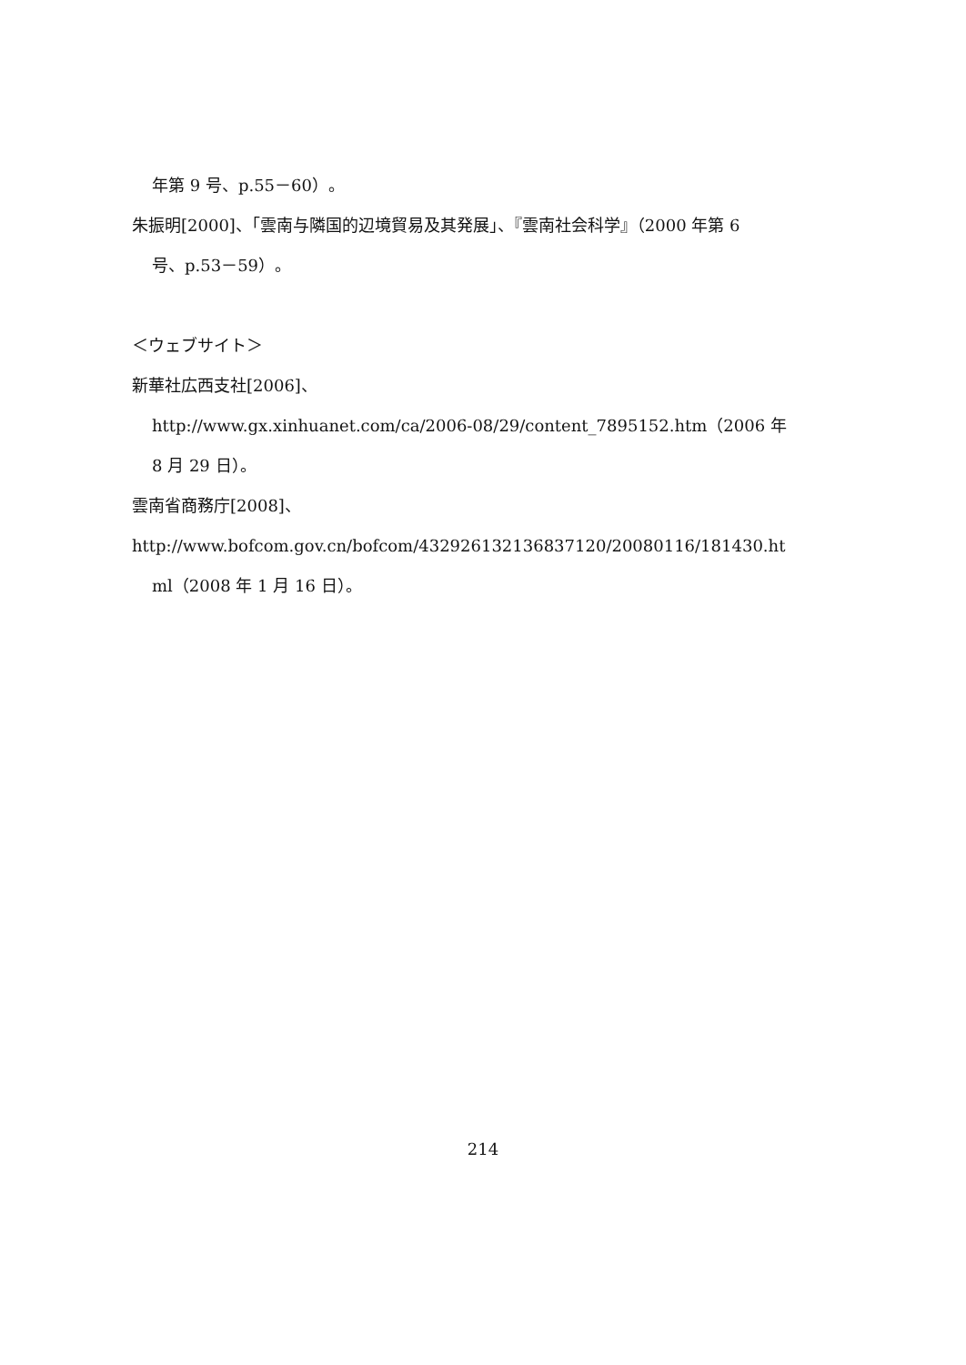年第 9 号、p.55－60）。
朱振明[2000]、「雲南与隣国的辺境貿易及其発展」、『雲南社会科学』（2000 年第 6
号、p.53－59）。
＜ウェブサイト＞
新華社広西支社[2006]、
http://www.gx.xinhuanet.com/ca/2006-08/29/content_7895152.htm（2006 年
8 月 29 日）。
雲南省商務庁[2008]、
http://www.bofcom.gov.cn/bofcom/432926132136837120/20080116/181430.ht
ml（2008 年 1 月 16 日）。
214